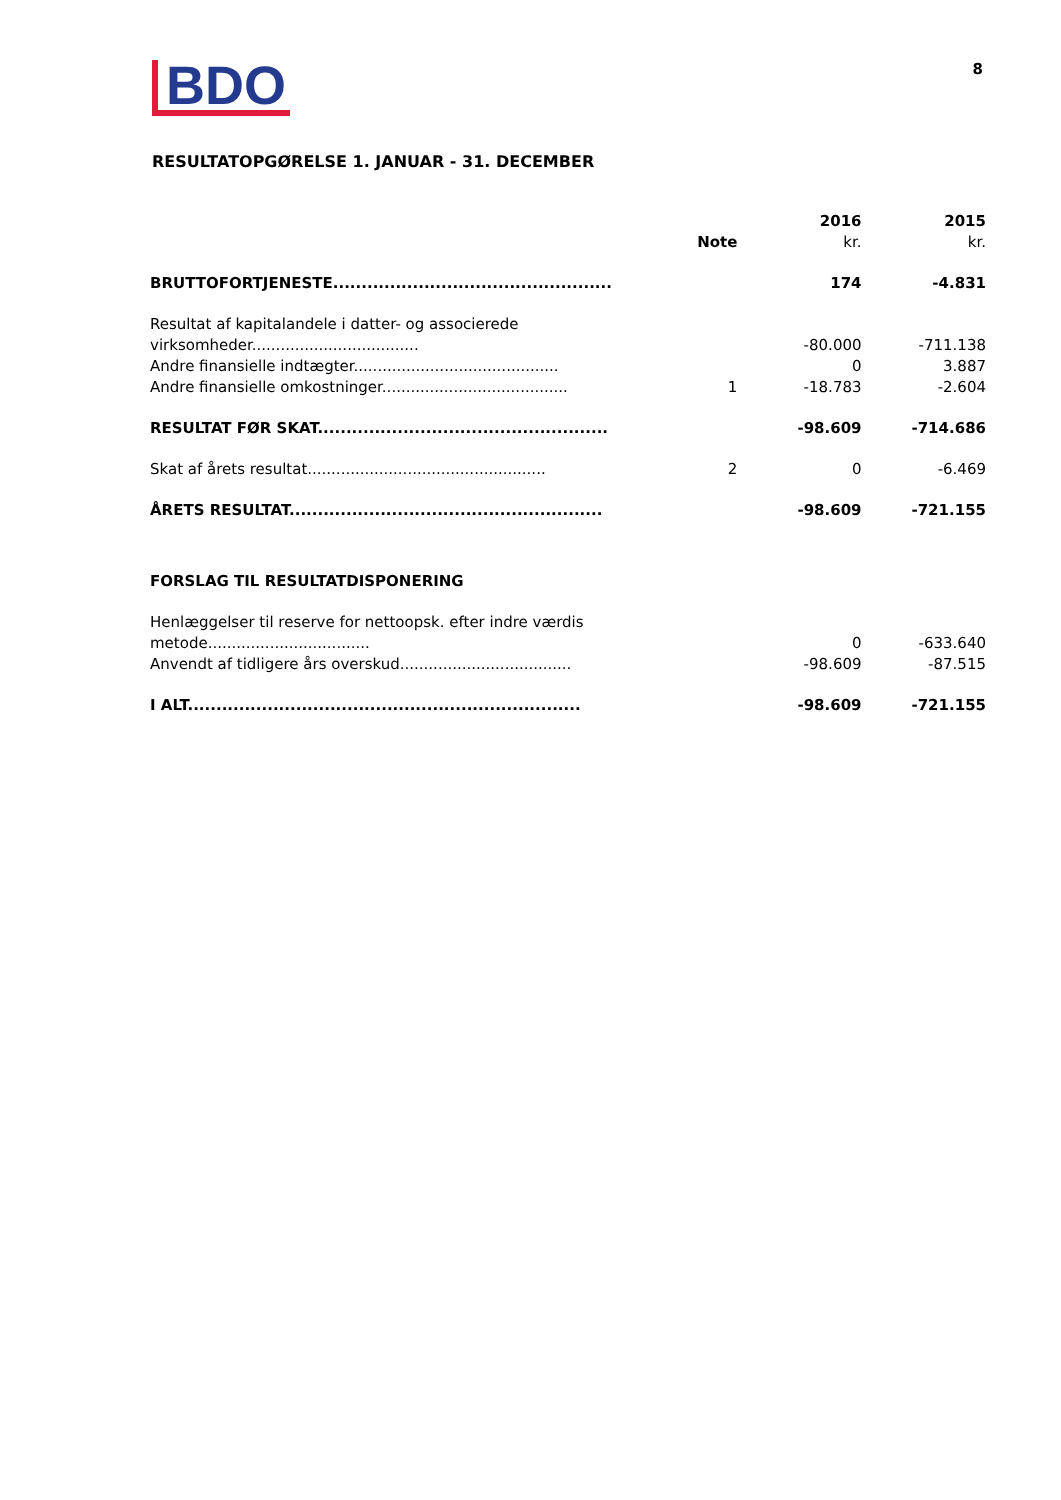BDO
8
RESULTATOPGØRELSE 1. JANUAR - 31. DECEMBER
| | Note | 2016 kr. | 2015 kr. |
| --- | --- | --- | --- |
| BRUTTOFORTJENESTE................................................. | | 174 | -4.831 |
| Resultat af kapitalandele i datter- og associerede virksomheder................................... | | -80.000 | -711.138 |
| Andre finansielle indtægter........................................... | | 0 | 3.887 |
| Andre finansielle omkostninger....................................... | 1 | -18.783 | -2.604 |
| RESULTAT FØR SKAT................................................... | | -98.609 | -714.686 |
| Skat af årets resultat.................................................. | 2 | 0 | -6.469 |
| ÅRETS RESULTAT....................................................... | | -98.609 | -721.155 |
| FORSLAG TIL RESULTATDISPONERING | | | |
| Henlæggelser til reserve for nettoopsk. efter indre værdis metode.................................. | | 0 | -633.640 |
| Anvendt af tidligere års overskud.................................... | | -98.609 | -87.515 |
| I ALT..................................................................... | | -98.609 | -721.155 |